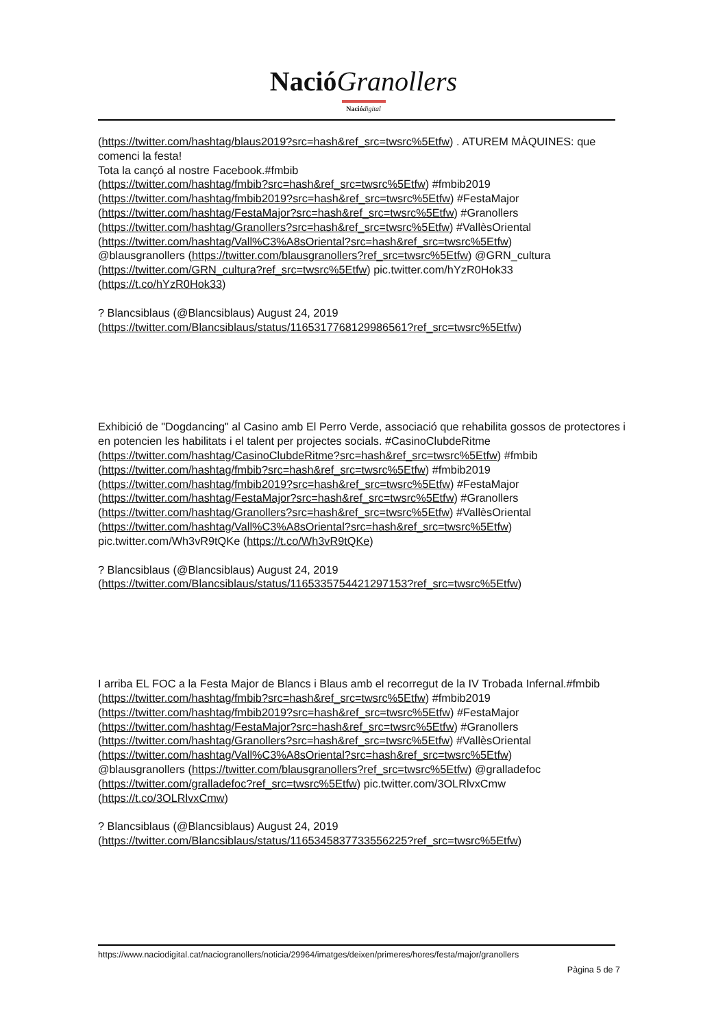Nació Granollers
Nació digital
(https://twitter.com/hashtag/blaus2019?src=hash&ref_src=twsrc%5Etfw) . ATUREM MÀQUINES: que comenci la festa!
Tota la cançó al nostre Facebook.#fmbib
(https://twitter.com/hashtag/fmbib?src=hash&ref_src=twsrc%5Etfw) #fmbib2019
(https://twitter.com/hashtag/fmbib2019?src=hash&ref_src=twsrc%5Etfw) #FestaMajor
(https://twitter.com/hashtag/FestaMajor?src=hash&ref_src=twsrc%5Etfw) #Granollers
(https://twitter.com/hashtag/Granollers?src=hash&ref_src=twsrc%5Etfw) #VallèsOriental
(https://twitter.com/hashtag/Vall%C3%A8sOriental?src=hash&ref_src=twsrc%5Etfw)
@blausgranollers (https://twitter.com/blausgranollers?ref_src=twsrc%5Etfw) @GRN_cultura
(https://twitter.com/GRN_cultura?ref_src=twsrc%5Etfw) pic.twitter.com/hYzR0Hok33
(https://t.co/hYzR0Hok33)
? Blancsiblaus (@Blancsiblaus) August 24, 2019
(https://twitter.com/Blancsiblaus/status/1165317768129986561?ref_src=twsrc%5Etfw)
Exhibició de "Dogdancing" al Casino amb El Perro Verde, associació que rehabilita gossos de protectores i en potencien les habilitats i el talent per projectes socials. #CasinoClubdeRitme
(https://twitter.com/hashtag/CasinoClubdeRitme?src=hash&ref_src=twsrc%5Etfw) #fmbib
(https://twitter.com/hashtag/fmbib?src=hash&ref_src=twsrc%5Etfw) #fmbib2019
(https://twitter.com/hashtag/fmbib2019?src=hash&ref_src=twsrc%5Etfw) #FestaMajor
(https://twitter.com/hashtag/FestaMajor?src=hash&ref_src=twsrc%5Etfw) #Granollers
(https://twitter.com/hashtag/Granollers?src=hash&ref_src=twsrc%5Etfw) #VallèsOriental
(https://twitter.com/hashtag/Vall%C3%A8sOriental?src=hash&ref_src=twsrc%5Etfw)
pic.twitter.com/Wh3vR9tQKe (https://t.co/Wh3vR9tQKe)
? Blancsiblaus (@Blancsiblaus) August 24, 2019
(https://twitter.com/Blancsiblaus/status/1165335754421297153?ref_src=twsrc%5Etfw)
I arriba EL FOC a la Festa Major de Blancs i Blaus amb el recorregut de la IV Trobada Infernal.#fmbib (https://twitter.com/hashtag/fmbib?src=hash&ref_src=twsrc%5Etfw) #fmbib2019
(https://twitter.com/hashtag/fmbib2019?src=hash&ref_src=twsrc%5Etfw) #FestaMajor
(https://twitter.com/hashtag/FestaMajor?src=hash&ref_src=twsrc%5Etfw) #Granollers
(https://twitter.com/hashtag/Granollers?src=hash&ref_src=twsrc%5Etfw) #VallèsOriental
(https://twitter.com/hashtag/Vall%C3%A8sOriental?src=hash&ref_src=twsrc%5Etfw)
@blausgranollers (https://twitter.com/blausgranollers?ref_src=twsrc%5Etfw) @gralladefoc
(https://twitter.com/gralladefoc?ref_src=twsrc%5Etfw) pic.twitter.com/3OLRlvxCmw
(https://t.co/3OLRlvxCmw)
? Blancsiblaus (@Blancsiblaus) August 24, 2019
(https://twitter.com/Blancsiblaus/status/1165345837733556225?ref_src=twsrc%5Etfw)
https://www.naciodigital.cat/naciogranollers/noticia/29964/imatges/deixen/primeres/hores/festa/major/granollers
Pàgina 5 de 7